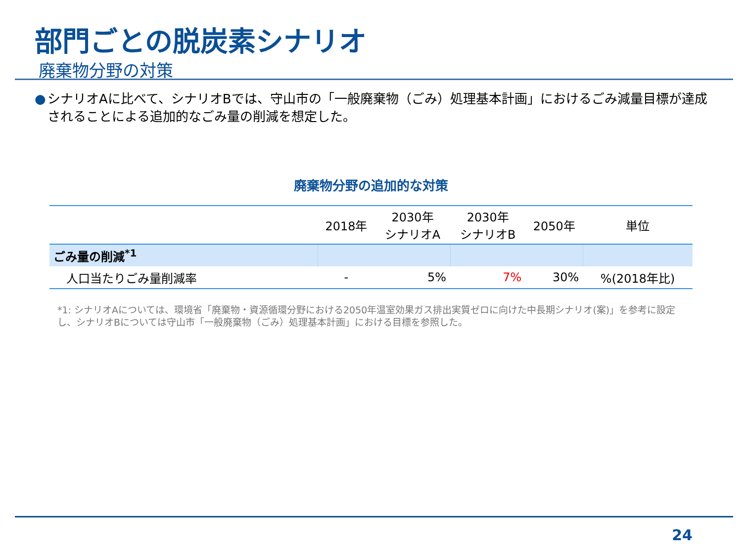部門ごとの脱炭素シナリオ
廃棄物分野の対策
● シナリオAに比べて、シナリオBでは、守山市の「一般廃棄物（ごみ）処理基本計画」におけるごみ減量目標が達成されることによる追加的なごみ量の削減を想定した。
廃棄物分野の追加的な対策
| | 2018年 | 2030年 シナリオA | 2030年 シナリオB | 2050年 | 単位 |
| --- | --- | --- | --- | --- | --- |
| ごみ量の削減<sup>*1</sup> | | | | | |
| 人口当たりごみ量削減率 | - | 5% | 7% | 30% | %(2018年比) |
*1: シナリオAについては、環境省「廃棄物・資源循環分野における2050年温室効果ガス排出実質ゼロに向けた中長期シナリオ(案)」を参考に設定し、シナリオBについては守山市「一般廃棄物（ごみ）処理基本計画」における目標を参照した。
24